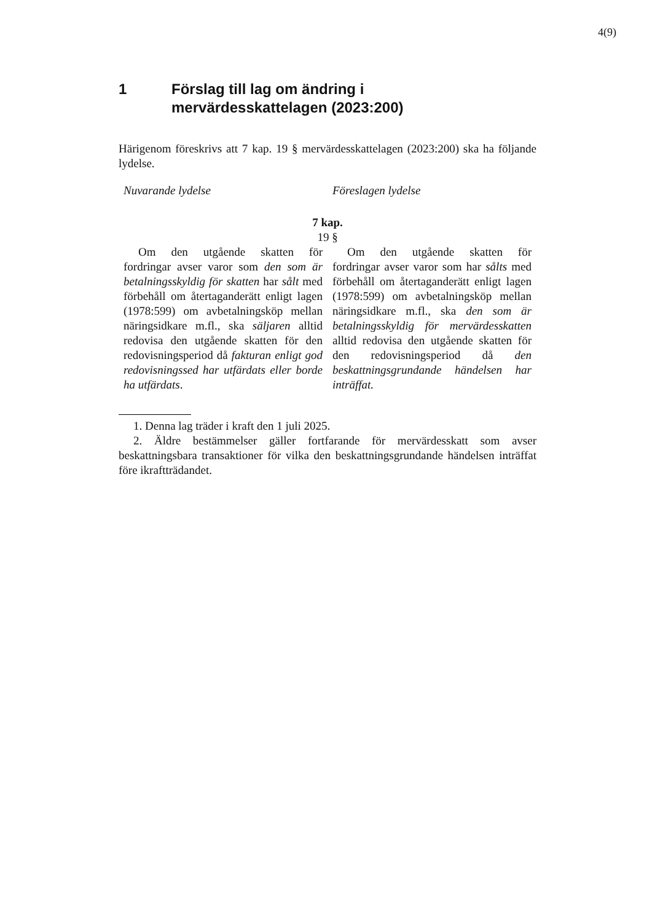4(9)
1 Förslag till lag om ändring i
mervärdesskattelagen (2023:200)
Härigenom föreskrivs att 7 kap. 19 § mervärdesskattelagen (2023:200) ska ha följande lydelse.
| Nuvarande lydelse | Föreslagen lydelse |
| 7 kap. 19 § | |
| Om den utgående skatten för fordringar avser varor som den som är betalningsskyldig för skatten har sålt med förbehåll om återtaganderätt enligt lagen (1978:599) om avbetalningsköp mellan näringsidkare m.fl., ska säljaren alltid redovisa den utgående skatten för den redovisningsperiod då fakturan enligt god redovisningssed har utfärdats eller borde ha utfärdats . | Om den utgående skatten för fordringar avser varor som har sålts med förbehåll om återtaganderätt enligt lagen (1978:599) om avbetalningsköp mellan näringsidkare m.fl., ska den som är betalningsskyldig för mervärdesskatten alltid redovisa den utgående skatten för den redovisningsperiod då den beskattningsgrundande händelsen har inträffat. |
1. Denna lag träder i kraft den 1 juli 2025.
2. Äldre bestämmelser gäller fortfarande för mervärdesskatt som avser beskattningsbara transaktioner för vilka den beskattningsgrundande händelsen inträffat före ikraftträdandet.